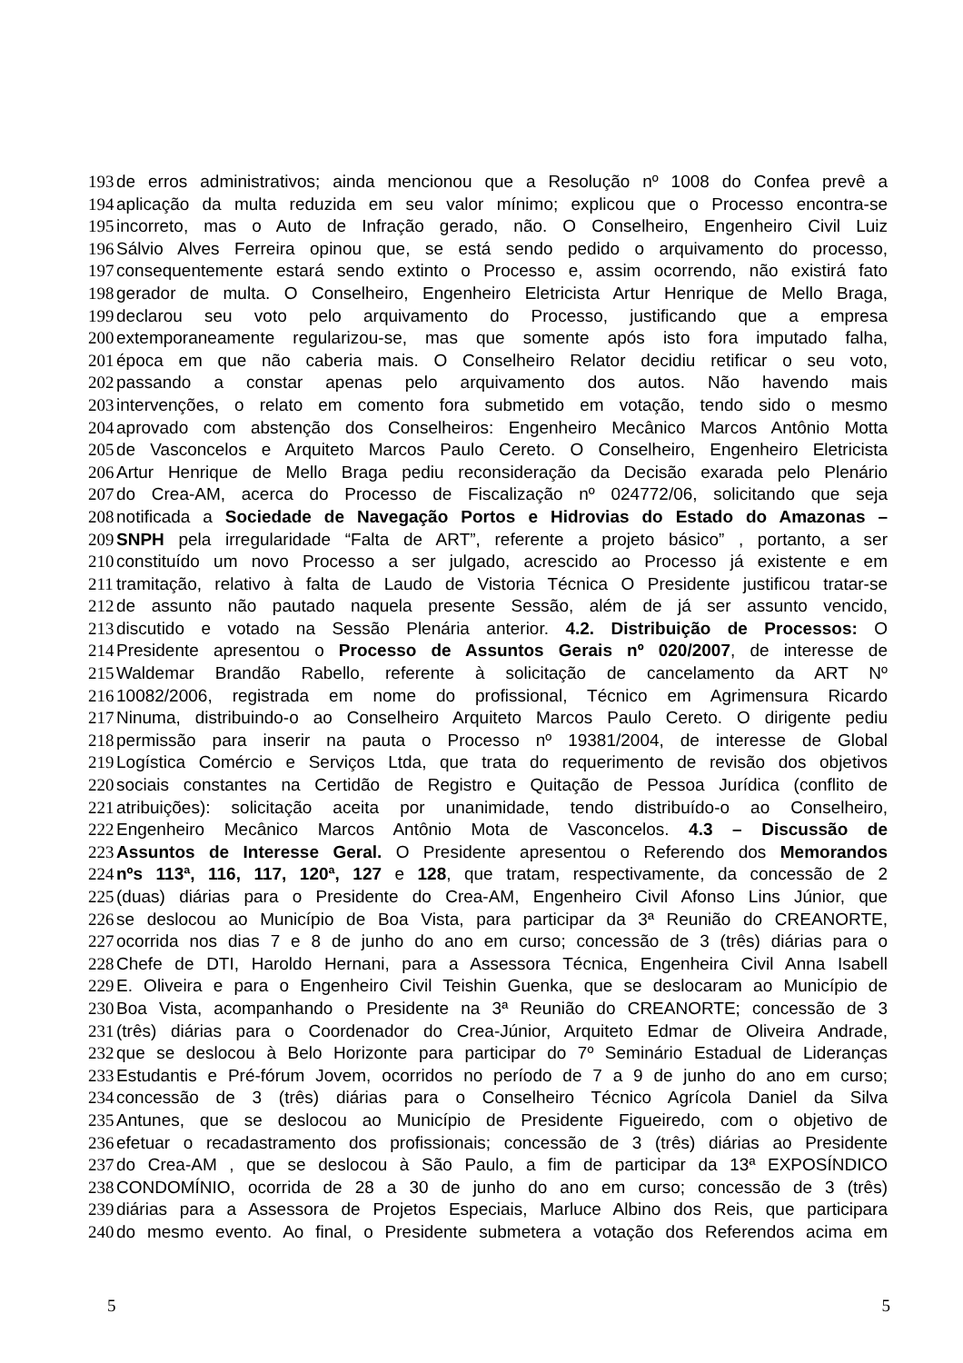193 de erros administrativos; ainda mencionou que a Resolução nº 1008 do Confea prevê a
194 aplicação da multa reduzida em seu valor mínimo; explicou que o Processo encontra-se
195 incorreto, mas o Auto de Infração gerado, não. O Conselheiro, Engenheiro Civil Luiz
196 Sálvio Alves Ferreira opinou que, se está sendo pedido o arquivamento do processo,
197 consequentemente estará sendo extinto o Processo e, assim ocorrendo, não existirá fato
198 gerador de multa. O Conselheiro, Engenheiro Eletricista Artur Henrique de Mello Braga,
199 declarou seu voto pelo arquivamento do Processo, justificando que a empresa
200 extemporaneamente regularizou-se, mas que somente após isto fora imputado falha,
201 época em que não caberia mais. O Conselheiro Relator decidiu retificar o seu voto,
202 passando a constar apenas pelo arquivamento dos autos. Não havendo mais
203 intervenções, o relato em comento fora submetido em votação, tendo sido o mesmo
204 aprovado com abstenção dos Conselheiros: Engenheiro Mecânico Marcos Antônio Motta
205 de Vasconcelos e Arquiteto Marcos Paulo Cereto. O Conselheiro, Engenheiro Eletricista
206 Artur Henrique de Mello Braga pediu reconsideração da Decisão exarada pelo Plenário
207 do Crea-AM, acerca do Processo de Fiscalização nº 024772/06, solicitando que seja
208 notificada a Sociedade de Navegação Portos e Hidrovias do Estado do Amazonas –
209 SNPH pela irregularidade “Falta de ART”, referente a projeto básico” , portanto, a ser
210 constituído um novo Processo a ser julgado, acrescido ao Processo já existente e em
211 tramitação, relativo à falta de Laudo de Vistoria Técnica O Presidente justificou tratar-se
212 de assunto não pautado naquela presente Sessão, além de já ser assunto vencido,
213 discutido e votado na Sessão Plenária anterior. 4.2. Distribuição de Processos: O
214 Presidente apresentou o Processo de Assuntos Gerais nº 020/2007, de interesse de
215 Waldemar Brandão Rabello, referente à solicitação de cancelamento da ART Nº
216 10082/2006, registrada em nome do profissional, Técnico em Agrimensura Ricardo
217 Ninuma, distribuindo-o ao Conselheiro Arquiteto Marcos Paulo Cereto. O dirigente pediu
218 permissão para inserir na pauta o Processo nº 19381/2004, de interesse de Global
219 Logística Comércio e Serviços Ltda, que trata do requerimento de revisão dos objetivos
220 sociais constantes na Certidão de Registro e Quitação de Pessoa Jurídica (conflito de
221 atribuições): solicitação aceita por unanimidade, tendo distribuído-o ao Conselheiro,
222 Engenheiro Mecânico Marcos Antônio Mota de Vasconcelos. 4.3 – Discussão de
223 Assuntos de Interesse Geral. O Presidente apresentou o Referendo dos Memorandos
224 nºs 113ª, 116, 117, 120ª, 127 e 128, que tratam, respectivamente, da concessão de 2
225 (duas) diárias para o Presidente do Crea-AM, Engenheiro Civil Afonso Lins Júnior, que
226 se deslocou ao Município de Boa Vista, para participar da 3ª Reunião do CREANORTE,
227 ocorrida nos dias 7 e 8 de junho do ano em curso; concessão de 3 (três) diárias para o
228 Chefe de DTI, Haroldo Hernani, para a Assessora Técnica, Engenheira Civil Anna Isabell
229 E. Oliveira e para o Engenheiro Civil Teishin Guenka, que se deslocaram ao Município de
230 Boa Vista, acompanhando o Presidente na 3ª Reunião do CREANORTE; concessão de 3
231 (três) diárias para o Coordenador do Crea-Júnior, Arquiteto Edmar de Oliveira Andrade,
232 que se deslocou à Belo Horizonte para participar do 7º Seminário Estadual de Lideranças
233 Estudantis e Pré-fórum Jovem, ocorridos no período de 7 a 9 de junho do ano em curso;
234 concessão de 3 (três) diárias para o Conselheiro Técnico Agrícola Daniel da Silva
235 Antunes, que se deslocou ao Município de Presidente Figueiredo, com o objetivo de
236 efetuar o recadastramento dos profissionais; concessão de 3 (três) diárias ao Presidente
237 do Crea-AM , que se deslocou à São Paulo, a fim de participar da 13ª EXPOSÍNDICO
238 CONDOMÍNIO, ocorrida de 28 a 30 de junho do ano em curso; concessão de 3 (três)
239 diárias para a Assessora de Projetos Especiais, Marluce Albino dos Reis, que participara
240 do mesmo evento. Ao final, o Presidente submetera a votação dos Referendos acima em
5 5